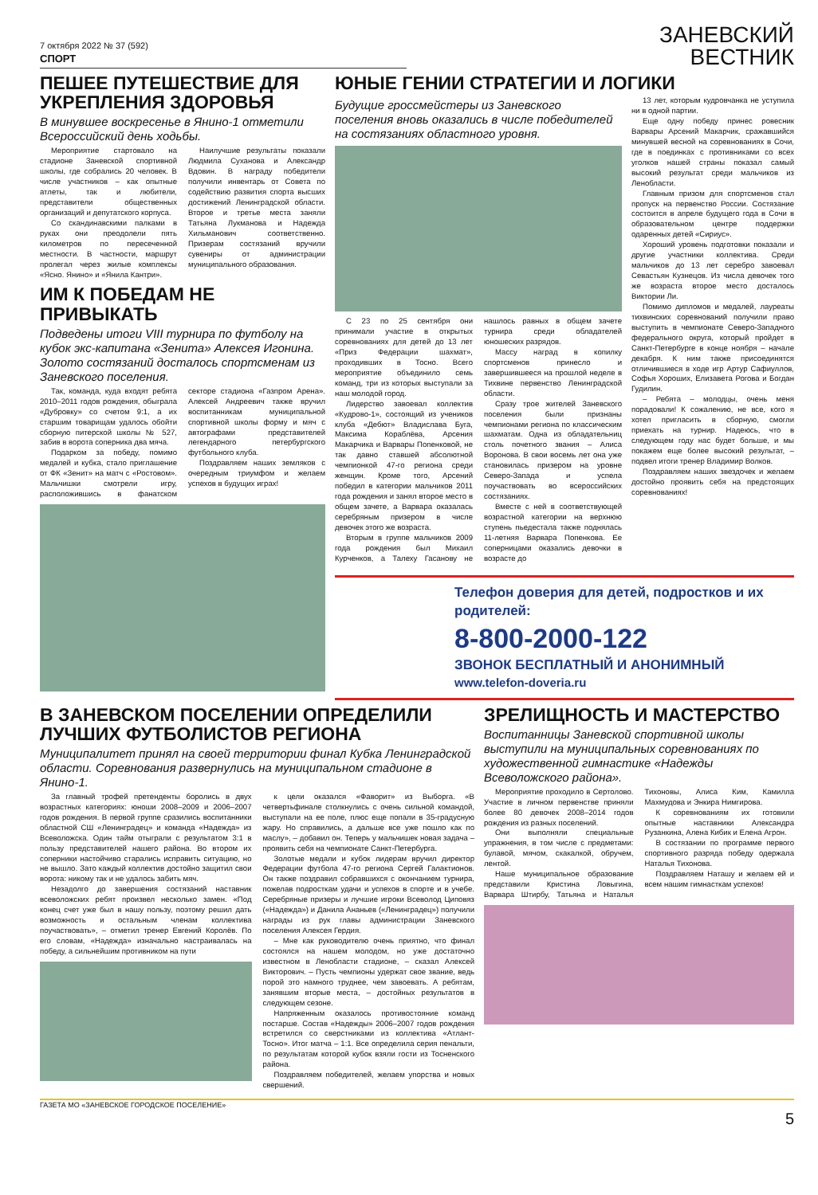7 октября 2022 № 37 (592)
СПОРТ
ЗАНЕВСКИЙ
ВЕСТНИК
ПЕШЕЕ ПУТЕШЕСТВИЕ ДЛЯ УКРЕПЛЕНИЯ ЗДОРОВЬЯ
В минувшее воскресенье в Янино-1 отметили Всероссийский день ходьбы.
Мероприятие стартовало на стадионе Заневской спортивной школы, где собрались 20 человек. В числе участников – как опытные атлеты, так и любители, представители общественных организаций и депутатского корпуса.
Со скандинавскими палками в руках они преодолели пять километров по пересеченной местности. В частности, маршрут пролегал через жилые комплексы «Ясно. Янино» и «Янила Кантри».
Наилучшие результаты показали Людмила Суханова и Александр Вдовин. В награду победители получили инвентарь от Совета по содействию развития спорта высших достижений Ленинградской области. Второе и третье места заняли Татьяна Лукманова и Надежда Хильманович соответственно. Призерам состязаний вручили сувениры от администрации муниципального образования.
ИМ К ПОБЕДАМ НЕ ПРИВЫКАТЬ
Подведены итоги VIII турнира по футболу на кубок экс-капитана «Зенита» Алексея Игонина. Золото состязаний досталось спортсменам из Заневского поселения.
Так, команда, куда входят ребята 2010–2011 годов рождения, обыграла «Дубровку» со счетом 9:1, а их старшим товарищам удалось обойти сборную питерской школы № 527, забив в ворота соперника два мяча.
Подарком за победу, помимо медалей и кубка, стало приглашение от ФК «Зенит» на матч с «Ростовом». Мальчишки смотрели игру, расположившись в фанатском секторе стадиона «Газпром Арена». Алексей Андреевич также вручил воспитанникам муниципальной спортивной школы форму и мяч с автографами представителей легендарного петербургского футбольного клуба.
Поздравляем наших земляков с очередным триумфом и желаем успехов в будущих играх!
ЮНЫЕ ГЕНИИ СТРАТЕГИИ И ЛОГИКИ
Будущие гроссмейстеры из Заневского поселения вновь оказались в числе победителей на состязаниях областного уровня.
С 23 по 25 сентября они принимали участие в открытых соревнованиях для детей до 13 лет «Приз Федерации шахмат», проходивших в Тосно. Всего мероприятие объединило семь команд, три из которых выступали за наш молодой город.
Лидерство завоевал коллектив «Кудрово-1», состоящий из учеников клуба «Дебют» Владислава Буга, Максима Кораблёва, Арсения Макарчика и Варвары Попенковой, не так давно ставшей абсолютной чемпионкой 47-го региона среди женщин. Кроме того, Арсений победил в категории мальчиков 2011 года рождения и занял второе место в общем зачете, а Варвара оказалась серебряным призером в числе девочек этого же возраста.
Вторым в группе мальчиков 2009 года рождения был Михаил Курченков, а Талеху Гасанову не нашлось равных в общем зачете турнира среди обладателей юношеских разрядов.
Массу наград в копилку спортсменов принесло и завершившееся на прошлой неделе в Тихвине первенство Ленинградской области.
Сразу трое жителей Заневского поселения были признаны чемпионами региона по классическим шахматам. Одна из обладательниц столь почетного звания – Алиса Воронова. В свои восемь лет она уже становилась призером на уровне Северо-Запада и успела поучаствовать во всероссийских состязаниях.
Вместе с ней в соответствующей возрастной категории на верхнюю ступень пьедестала также поднялась 11-летняя Варвара Попенкова. Ее соперницами оказались девочки в возрасте до
13 лет, которым кудровчанка не уступила ни в одной партии.
Еще одну победу принес ровесник Варвары Арсений Макарчик, сражавшийся минувшей весной на соревнованиях в Сочи, где в поединках с противниками со всех уголков нашей страны показал самый высокий результат среди мальчиков из Ленобласти.
Главным призом для спортсменов стал пропуск на первенство России. Состязание состоится в апреле будущего года в Сочи в образовательном центре поддержки одаренных детей «Сириус».
Хороший уровень подготовки показали и другие участники коллектива. Среди мальчиков до 13 лет серебро завоевал Севастьян Кузнецов. Из числа девочек того же возраста второе место досталось Виктории Ли.
Помимо дипломов и медалей, лауреаты тихвинских соревнований получили право выступить в чемпионате Северо-Западного федерального округа, который пройдет в Санкт-Петербурге в конце ноября – начале декабря. К ним также присоединятся отличившиеся в ходе игр Артур Сафиуллов, Софья Хороших, Елизавета Рогова и Богдан Гудилин.
– Ребята – молодцы, очень меня порадовали! К сожалению, не все, кого я хотел пригласить в сборную, смогли приехать на турнир. Надеюсь, что в следующем году нас будет больше, и мы покажем еще более высокий результат, – подвел итоги тренер Владимир Волков.
Поздравляем наших звездочек и желаем достойно проявить себя на предстоящих соревнованиях!
Телефон доверия для детей, подростков и их родителей:
8-800-2000-122
ЗВОНОК БЕСПЛАТНЫЙ И АНОНИМНЫЙ
www.telefon-doveria.ru
В ЗАНЕВСКОМ ПОСЕЛЕНИИ ОПРЕДЕЛИЛИ ЛУЧШИХ ФУТБОЛИСТОВ РЕГИОНА
Муниципалитет принял на своей территории финал Кубка Ленинградской области. Соревнования развернулись на муниципальном стадионе в Янино-1.
За главный трофей претенденты боролись в двух возрастных категориях: юноши 2008–2009 и 2006–2007 годов рождения. В первой группе сразились воспитанники областной СШ «Ленинградец» и команда «Надежда» из Всеволожска. Один тайм отыграли с результатом 3:1 в пользу представителей нашего района. Во втором их соперники настойчиво старались исправить ситуацию, но не вышло. Зато каждый коллектив достойно защитил свои ворота: никому так и не удалось забить мяч.
Незадолго до завершения состязаний наставник всеволожских ребят произвел несколько замен. «Под конец счет уже был в нашу пользу, поэтому решил дать возможность и остальным членам коллектива поучаствовать», – отметил тренер Евгений Королёв. По его словам, «Надежда» изначально настраивалась на победу, а сильнейшим противником на пути
к цели оказался «Фаворит» из Выборга. «В четвертьфинале столкнулись с очень сильной командой, выступали на ее поле, плюс еще попали в 35-градусную жару. Но справились, а дальше все уже пошло как по маслу», – добавил он. Теперь у мальчишек новая задача – проявить себя на чемпионате Санкт-Петербурга.
Золотые медали и кубок лидерам вручил директор Федерации футбола 47-го региона Сергей Галактионов. Он также поздравил собравшихся с окончанием турнира, пожелав подросткам удачи и успехов в спорте и в учебе. Серебряные призеры и лучшие игроки Всеволод Циповяз («Надежда») и Данила Ананьев («Ленинградец») получили награды из рук главы администрации Заневского поселения Алексея Гердия.
– Мне как руководителю очень приятно, что финал состоялся на нашем молодом, но уже достаточно известном в Ленобласти стадионе, – сказал Алексей Викторович. – Пусть чемпионы удержат свое звание, ведь порой это намного труднее, чем завоевать. А ребятам, занявшим вторые места, – достойных результатов в следующем сезоне.
Напряженным оказалось противостояние команд постарше. Состав «Надежды» 2006–2007 годов рождения встретился со сверстниками из коллектива «Атлант-Тосно». Итог матча – 1:1. Все определила серия пенальти, по результатам которой кубок взяли гости из Тосненского района.
Поздравляем победителей, желаем упорства и новых свершений.
ЗРЕЛИЩНОСТЬ И МАСТЕРСТВО
Воспитанницы Заневской спортивной школы выступили на муниципальных соревнованиях по художественной гимнастике «Надежды Всеволожского района».
Мероприятие проходило в Сертолово. Участие в личном первенстве приняли более 80 девочек 2008–2014 годов рождения из разных поселений.
Они выполняли специальные упражнения, в том числе с предметами: булавой, мячом, скакалкой, обручем, лентой.
Наше муниципальное образование представили Кристина Ловыгина, Варвара Штирбу, Татьяна и Наталья Тихоновы, Алиса Ким, Камилла Махмудова и Энкира Нимгирова.
К соревнованиям их готовили опытные наставники Александра Рузанкина, Алена Кибик и Елена Агрон.
В состязании по программе первого спортивного разряда победу одержала Наталья Тихонова.
Поздравляем Наташу и желаем ей и всем нашим гимнасткам успехов!
ГАЗЕТА МО «ЗАНЕВСКОЕ ГОРОДСКОЕ ПОСЕЛЕНИЕ» 5